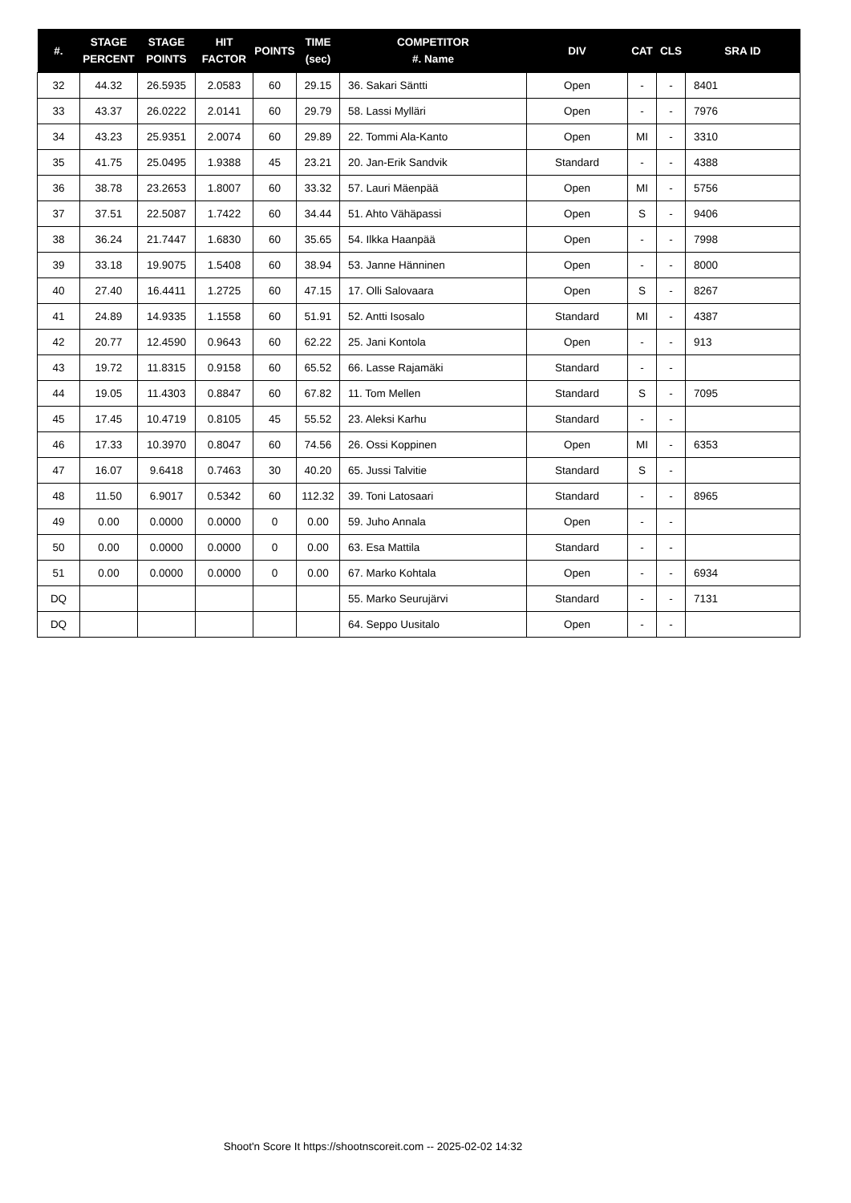| #. | STAGE PERCENT | STAGE POINTS | HIT FACTOR | POINTS | TIME (sec) | COMPETITOR #. Name | DIV | CAT | CLS | SRA ID |
| --- | --- | --- | --- | --- | --- | --- | --- | --- | --- | --- |
| 32 | 44.32 | 26.5935 | 2.0583 | 60 | 29.15 | 36. Sakari Säntti | Open | - | - | 8401 |
| 33 | 43.37 | 26.0222 | 2.0141 | 60 | 29.79 | 58. Lassi Mylläri | Open | - | - | 7976 |
| 34 | 43.23 | 25.9351 | 2.0074 | 60 | 29.89 | 22. Tommi Ala-Kanto | Open | MI | - | 3310 |
| 35 | 41.75 | 25.0495 | 1.9388 | 45 | 23.21 | 20. Jan-Erik Sandvik | Standard | - | - | 4388 |
| 36 | 38.78 | 23.2653 | 1.8007 | 60 | 33.32 | 57. Lauri Mäenpää | Open | MI | - | 5756 |
| 37 | 37.51 | 22.5087 | 1.7422 | 60 | 34.44 | 51. Ahto Vähäpassi | Open | S | - | 9406 |
| 38 | 36.24 | 21.7447 | 1.6830 | 60 | 35.65 | 54. Ilkka Haanpää | Open | - | - | 7998 |
| 39 | 33.18 | 19.9075 | 1.5408 | 60 | 38.94 | 53. Janne Hänninen | Open | - | - | 8000 |
| 40 | 27.40 | 16.4411 | 1.2725 | 60 | 47.15 | 17. Olli Salovaara | Open | S | - | 8267 |
| 41 | 24.89 | 14.9335 | 1.1558 | 60 | 51.91 | 52. Antti Isosalo | Standard | MI | - | 4387 |
| 42 | 20.77 | 12.4590 | 0.9643 | 60 | 62.22 | 25. Jani Kontola | Open | - | - | 913 |
| 43 | 19.72 | 11.8315 | 0.9158 | 60 | 65.52 | 66. Lasse Rajamäki | Standard | - | - | |
| 44 | 19.05 | 11.4303 | 0.8847 | 60 | 67.82 | 11. Tom Mellen | Standard | S | - | 7095 |
| 45 | 17.45 | 10.4719 | 0.8105 | 45 | 55.52 | 23. Aleksi Karhu | Standard | - | - | |
| 46 | 17.33 | 10.3970 | 0.8047 | 60 | 74.56 | 26. Ossi Koppinen | Open | MI | - | 6353 |
| 47 | 16.07 | 9.6418 | 0.7463 | 30 | 40.20 | 65. Jussi Talvitie | Standard | S | - | |
| 48 | 11.50 | 6.9017 | 0.5342 | 60 | 112.32 | 39. Toni Latosaari | Standard | - | - | 8965 |
| 49 | 0.00 | 0.0000 | 0.0000 | 0 | 0.00 | 59. Juho Annala | Open | - | - | |
| 50 | 0.00 | 0.0000 | 0.0000 | 0 | 0.00 | 63. Esa Mattila | Standard | - | - | |
| 51 | 0.00 | 0.0000 | 0.0000 | 0 | 0.00 | 67. Marko Kohtala | Open | - | - | 6934 |
| DQ | | | | | | 55. Marko Seurujärvi | Standard | - | - | 7131 |
| DQ | | | | | | 64. Seppo Uusitalo | Open | - | - | |
Shoot'n Score It https://shootnscoreit.com -- 2025-02-02 14:32